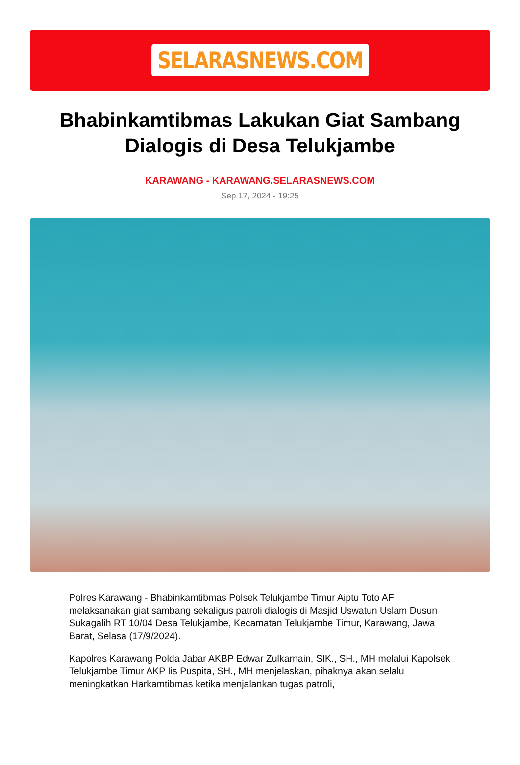SELARASNEWS.COM
Bhabinkamtibmas Lakukan Giat Sambang Dialogis di Desa Telukjambe
KARAWANG - KARAWANG.SELARASNEWS.COM
Sep 17, 2024 - 19:25
Polres Karawang - Bhabinkamtibmas Polsek Telukjambe Timur Aiptu Toto AF melaksanakan giat sambang sekaligus patroli dialogis di Masjid Uswatun Uslam Dusun Sukagalih RT 10/04 Desa Telukjambe, Kecamatan Telukjambe Timur, Karawang, Jawa Barat, Selasa (17/9/2024).
Kapolres Karawang Polda Jabar AKBP Edwar Zulkarnain, SIK., SH., MH melalui Kapolsek Telukjambe Timur AKP Iis Puspita, SH., MH menjelaskan, pihaknya akan selalu meningkatkan Harkamtibmas ketika menjalankan tugas patroli,